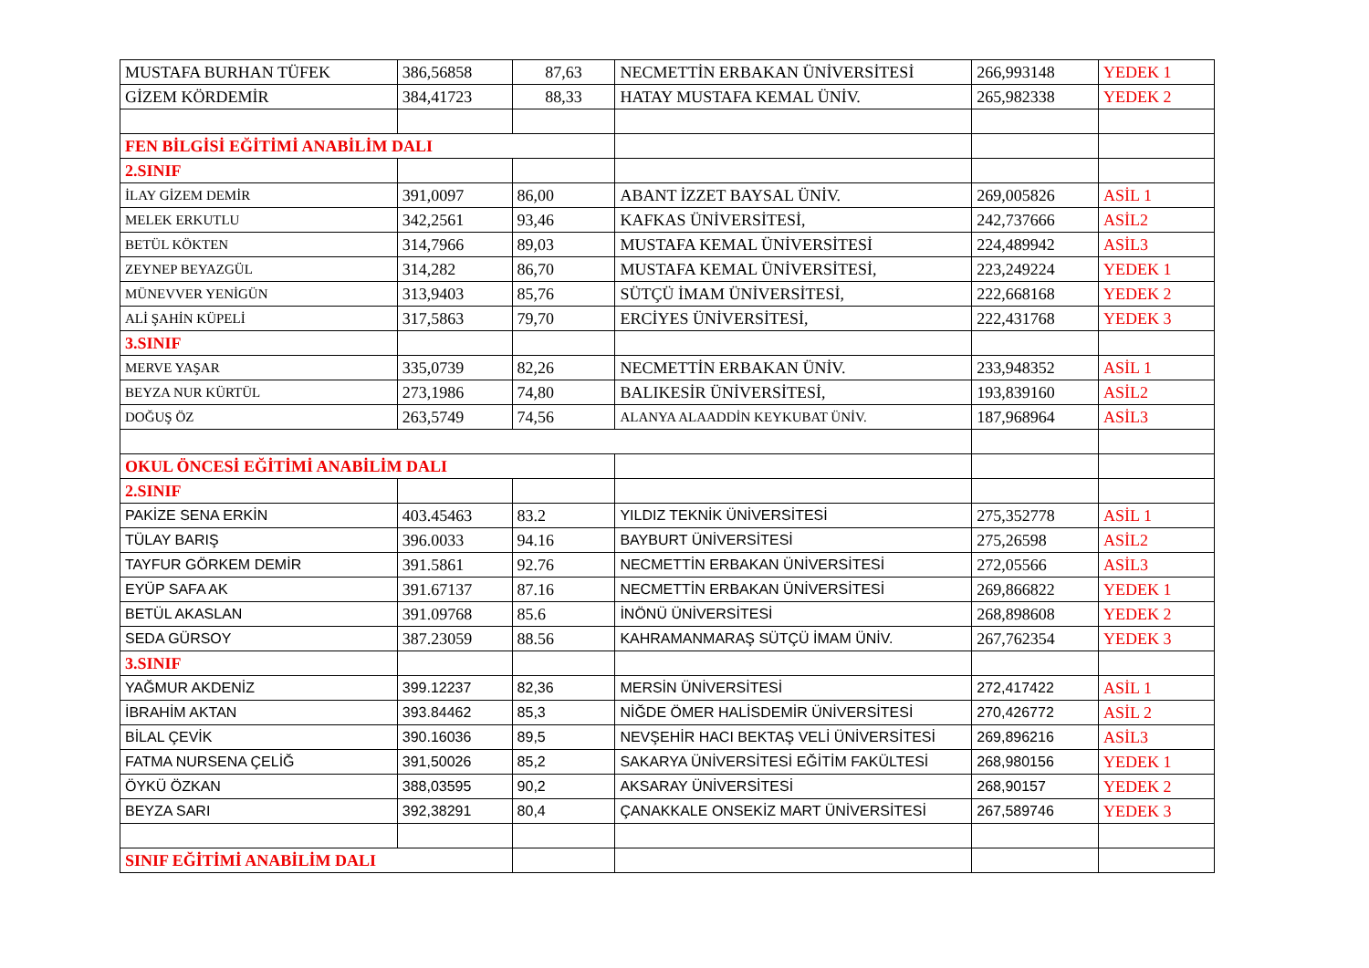| MUSTAFA BURHAN TÜFEK | 386,56858 | 87,63 | NECMETTİN ERBAKAN ÜNİVERSİTESİ | 266,993148 | YEDEK 1 |
| GİZEM KÖRDEMİR | 384,41723 | 88,33 | HATAY MUSTAFA KEMAL ÜNİV. | 265,982338 | YEDEK 2 |
| FEN BİLGİSİ EĞİTİMİ ANABİLİM DALI | | | | | |
| 2.SINIF | | | | | |
| İLAY GİZEM DEMİR | 391,0097 | 86,00 | ABANT İZZET BAYSAL ÜNİV. | 269,005826 | ASİL 1 |
| MELEK ERKUTLU | 342,2561 | 93,46 | KAFKAS ÜNİVERSİTESİ, | 242,737666 | ASİL2 |
| BETÜL KÖKTEN | 314,7966 | 89,03 | MUSTAFA KEMAL ÜNİVERSİTESİ | 224,489942 | ASİL3 |
| ZEYNEP BEYAZGÜL | 314,282 | 86,70 | MUSTAFA KEMAL ÜNİVERSİTESİ, | 223,249224 | YEDEK 1 |
| MÜNEVVER YENİGÜN | 313,9403 | 85,76 | SÜTÇÜ İMAM ÜNİVERSİTESİ, | 222,668168 | YEDEK 2 |
| ALİ ŞAHİN KÜPELİ | 317,5863 | 79,70 | ERCİYES ÜNİVERSİTESİ, | 222,431768 | YEDEK 3 |
| 3.SINIF | | | | | |
| MERVE YAŞAR | 335,0739 | 82,26 | NECMETTİN ERBAKAN ÜNİV. | 233,948352 | ASİL 1 |
| BEYZA NUR KÜRTÜL | 273,1986 | 74,80 | BALIKESİR ÜNİVERSİTESİ, | 193,839160 | ASİL2 |
| DOĞUŞ ÖZ | 263,5749 | 74,56 | ALANYA ALAADDİN KEYKUBAT ÜNİV. | 187,968964 | ASİL3 |
| OKUL ÖNCESİ EĞİTİMİ ANABİLİM DALI | | | | | |
| 2.SINIF | | | | | |
| PAKİZE SENA ERKİN | 403.45463 | 83.2 | YILDIZ TEKNİK ÜNİVERSİTESİ | 275,352778 | ASİL 1 |
| TÜLAY BARIŞ | 396.0033 | 94.16 | BAYBURT ÜNİVERSİTESİ | 275,26598 | ASİL2 |
| TAYFUR GÖRKEM DEMİR | 391.5861 | 92.76 | NECMETTİN ERBAKAN ÜNİVERSİTESİ | 272,05566 | ASİL3 |
| EYÜP SAFA AK | 391.67137 | 87.16 | NECMETTİN ERBAKAN ÜNİVERSİTESİ | 269,866822 | YEDEK 1 |
| BETÜL AKASLAN | 391.09768 | 85.6 | İNÖNÜ ÜNİVERSİTESİ | 268,898608 | YEDEK 2 |
| SEDA GÜRSOY | 387.23059 | 88.56 | KAHRAMANMARAŞ SÜTÇÜ İMAM ÜNİV. | 267,762354 | YEDEK 3 |
| 3.SINIF | | | | | |
| YAĞMUR AKDENİZ | 399.12237 | 82,36 | MERSİN ÜNİVERSİTESİ | 272,417422 | ASİL 1 |
| İBRAHİM AKTAN | 393.84462 | 85,3 | NİĞDE ÖMER HALİSDEMİR ÜNİVERSİTESİ | 270,426772 | ASİL 2 |
| BİLAL ÇEVİK | 390.16036 | 89,5 | NEVŞEHİR HACI BEKTAŞ VELİ ÜNİVERSİTESİ | 269,896216 | ASİL3 |
| FATMA NURSENA ÇELİĞ | 391,50026 | 85,2 | SAKARYA ÜNİVERSİTESİ EĞİTİM FAKÜLTESİ | 268,980156 | YEDEK 1 |
| ÖYKÜ ÖZKAN | 388,03595 | 90,2 | AKSARAY ÜNİVERSİTESİ | 268,90157 | YEDEK 2 |
| BEYZA SARI | 392,38291 | 80,4 | ÇANAKKALE ONSEKİZ MART ÜNİVERSİTESİ | 267,589746 | YEDEK 3 |
| SINIF EĞİTİMİ ANABİLİM DALI | | | | | |